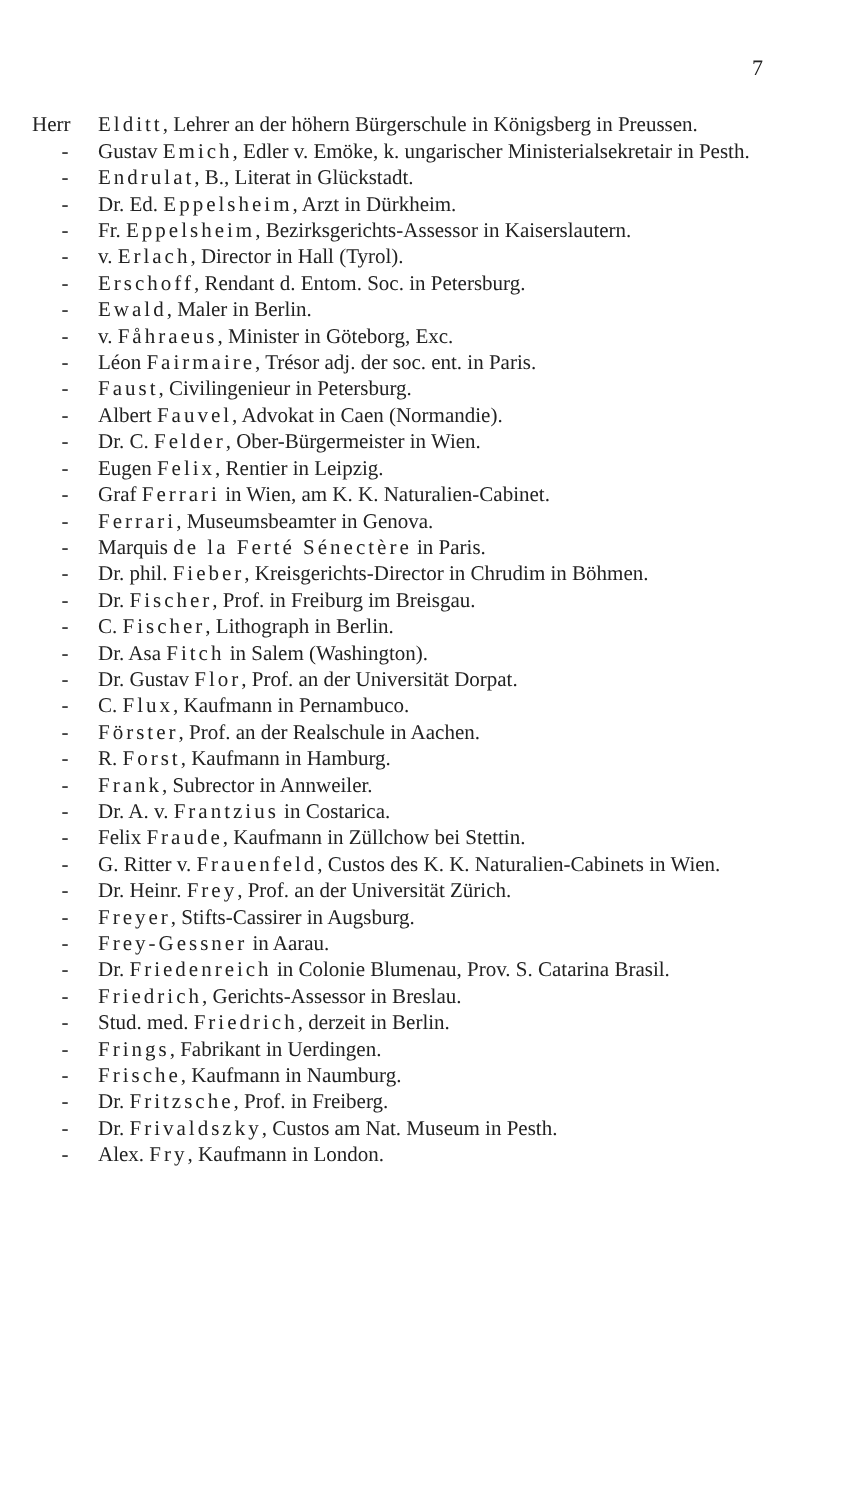7
Herr Elditt, Lehrer an der höhern Bürgerschule in Königsberg in Preussen.
- Gustav Emich, Edler v. Emöke, k. ungarischer Ministerialsekretair in Pesth.
- Endrulat, B., Literat in Glückstadt.
- Dr. Ed. Eppelsheim, Arzt in Dürkheim.
- Fr. Eppelsheim, Bezirksgerichts-Assessor in Kaiserslautern.
- v. Erlach, Director in Hall (Tyrol).
- Erschoff, Rendant d. Entom. Soc. in Petersburg.
- Ewald, Maler in Berlin.
- v. Fåhraeus, Minister in Göteborg, Exc.
- Léon Fairmaire, Trésor adj. der soc. ent. in Paris.
- Faust, Civilingenieur in Petersburg.
- Albert Fauvel, Advokat in Caen (Normandie).
- Dr. C. Felder, Ober-Bürgermeister in Wien.
- Eugen Felix, Rentier in Leipzig.
- Graf Ferrari in Wien, am K. K. Naturalien-Cabinet.
- Ferrari, Museumsbeamter in Genova.
- Marquis de la Ferté Sénectère in Paris.
- Dr. phil. Fieber, Kreisgerichts-Director in Chrudim in Böhmen.
- Dr. Fischer, Prof. in Freiburg im Breisgau.
- C. Fischer, Lithograph in Berlin.
- Dr. Asa Fitch in Salem (Washington).
- Dr. Gustav Flor, Prof. an der Universität Dorpat.
- C. Flux, Kaufmann in Pernambuco.
- Förster, Prof. an der Realschule in Aachen.
- R. Forst, Kaufmann in Hamburg.
- Frank, Subrector in Annweiler.
- Dr. A. v. Frantzius in Costarica.
- Felix Fraude, Kaufmann in Züllchow bei Stettin.
- G. Ritter v. Frauenfeld, Custos des K. K. Naturalien-Cabinets in Wien.
- Dr. Heinr. Frey, Prof. an der Universität Zürich.
- Freyer, Stifts-Cassirer in Augsburg.
- Frey-Gessner in Aarau.
- Dr. Friedenreich in Colonie Blumenau, Prov. S. Catarina Brasil.
- Friedrich, Gerichts-Assessor in Breslau.
- Stud. med. Friedrich, derzeit in Berlin.
- Frings, Fabrikant in Uerdingen.
- Frische, Kaufmann in Naumburg.
- Dr. Fritzsche, Prof. in Freiberg.
- Dr. Frivaldszky, Custos am Nat. Museum in Pesth.
- Alex. Fry, Kaufmann in London.